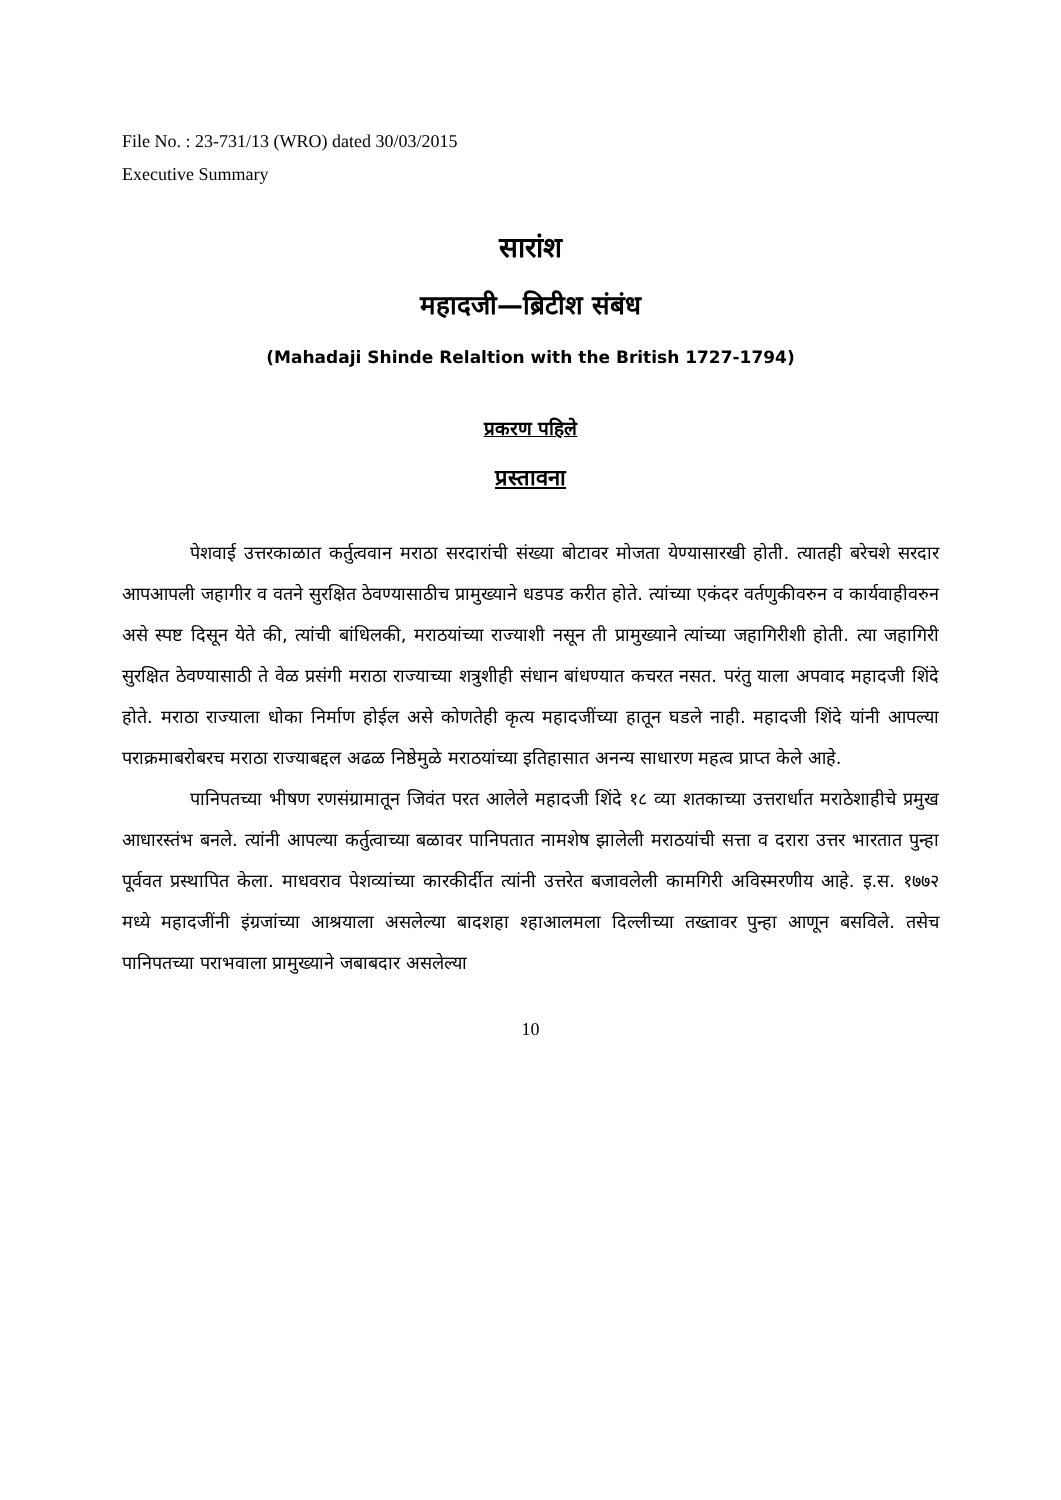File No. : 23-731/13 (WRO) dated 30/03/2015
Executive Summary
सारांश
महादजी—ब्रिटीश संबंध
(Mahadaji Shinde Relaltion with the British 1727-1794)
प्रकरण पहिले
प्रस्तावना
पेशवाई उत्तरकाळात कर्तुत्ववान मराठा सरदारांची संख्या बोटावर मोजता येण्यासारखी होती. त्यातही बरेचशे सरदार आपआपली जहागीर व वतने सुरक्षित ठेवण्यासाठीच प्रामुख्याने धडपड करीत होते. त्यांच्या एकंदर वर्तणुकीवरुन व कार्यवाहीवरुन असे स्पष्ट दिसून येते की, त्यांची बांधिलकी, मराठयांच्या राज्याशी नसून ती प्रामुख्याने त्यांच्या जहागिरीशी होती. त्या जहागिरी सुरक्षित ठेवण्यासाठी ते वेळ प्रसंगी मराठा राज्याच्या शत्रुशीही संधान बांधण्यात कचरत नसत. परंतु याला अपवाद महादजी शिंदे होते. मराठा राज्याला धोका निर्माण होईल असे कोणतेही कृत्य महादजींच्या हातून घडले नाही. महादजी शिंदे यांनी आपल्या पराक्रमाबरोबरच मराठा राज्याबद्दल अढळ निष्ठेमुळे मराठयांच्या इतिहासात अनन्य साधारण महत्व प्राप्त केले आहे.
पानिपतच्या भीषण रणसंग्रामातून जिवंत परत आलेले महादजी शिंदे १८ व्या शतकाच्या उत्तरार्धात मराठेशाहीचे प्रमुख आधारस्तंभ बनले. त्यांनी आपल्या कर्तुत्वाच्या बळावर पानिपतात नामशेष झालेली मराठयांची सत्ता व दरारा उत्तर भारतात पुन्हा पूर्ववत प्रस्थापित केला. माधवराव पेशव्यांच्या कारकीर्दीत त्यांनी उत्तरेत बजावलेली कामगिरी अविस्मरणीय आहे. इ.स. १७७२ मध्ये महादजींनी इंग्रजांच्या आश्रयाला असलेल्या बादशहा श्हाआलमला दिल्लीच्या तख्तावर पुन्हा आणून बसविले. तसेच पानिपतच्या पराभवाला प्रामुख्याने जबाबदार असलेल्या
10